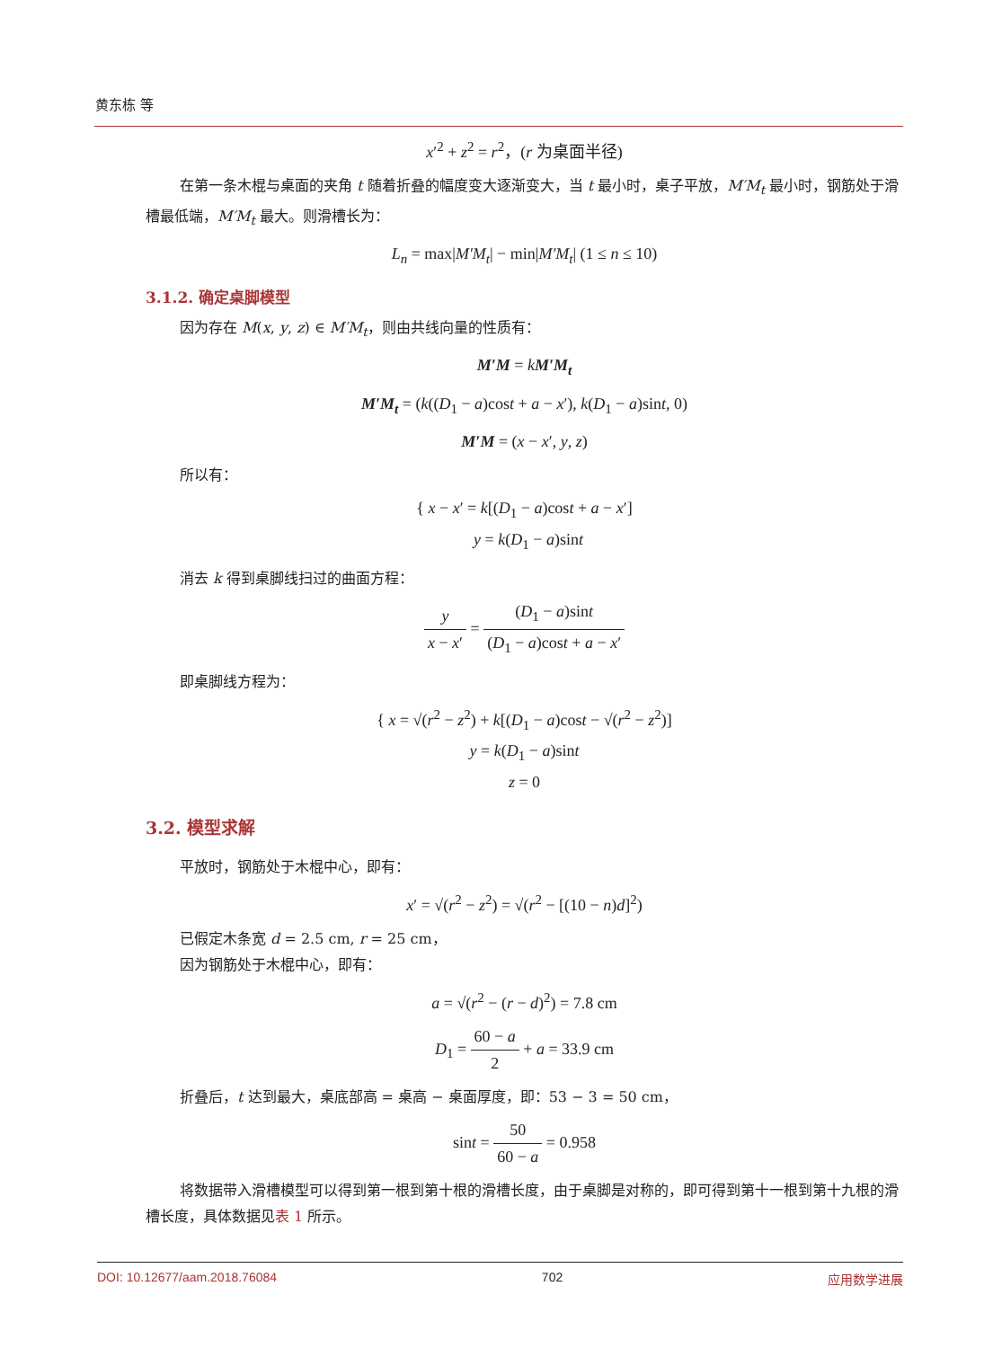黄东栋 等
x′<sup>2</sup> + z<sup>2</sup> = r<sup>2</sup>，(r 为桌面半径)
在第一条木棍与桌面的夹角 t 随着折叠的幅度变大逐渐变大，当 t 最小时，桌子平放，M′M<sub>t</sub> 最小时，钢筋处于滑槽最低端，M′M<sub>t</sub> 最大。则滑槽长为：
L<sub>n</sub> = max|M′M<sub>t</sub>| − min|M′M<sub>t</sub>| (1 ≤ n ≤ 10)
3.1.2. 确定桌脚模型
因为存在 M(x, y, z) ∈ M′M<sub>t</sub>，则由共线向量的性质有：
M′M = kM′M<sub>t</sub>
M′M<sub>t</sub> = (k((D<sub>1</sub> − a)cost + a − x′), k(D<sub>1</sub> − a)sint, 0)
M′M = (x − x′, y, z)
所以有：
{ x − x′ = k[(D<sub>1</sub> − a)cost + a − x′]
y = k(D<sub>1</sub> − a)sint
消去 k 得到桌脚线扫过的曲面方程：
y x − x′ = (D<sub>1</sub> − a)sint (D<sub>1</sub> − a)cost + a − x′
即桌脚线方程为：
{ x = √(r<sup>2</sup> − z<sup>2</sup>) + k[(D<sub>1</sub> − a)cost − √(r<sup>2</sup> − z<sup>2</sup>)]
y = k(D<sub>1</sub> − a)sint
z = 0
3.2. 模型求解
平放时，钢筋处于木棍中心，即有：
x′ = √(r<sup>2</sup> − z<sup>2</sup>) = √(r<sup>2</sup> − [(10 − n)d]<sup>2</sup>)
已假定木条宽 d = 2.5 cm, r = 25 cm，
因为钢筋处于木棍中心，即有：
a = √(r<sup>2</sup> − (r − d)<sup>2</sup>) = 7.8 cm
D<sub>1</sub> = 60 − a 2 + a = 33.9 cm
折叠后，t 达到最大，桌底部高 = 桌高 − 桌面厚度，即：53 − 3 = 50 cm，
sint = 50 60 − a = 0.958
将数据带入滑槽模型可以得到第一根到第十根的滑槽长度，由于桌脚是对称的，即可得到第十一根到第十九根的滑槽长度，具体数据见表 1 所示。
DOI: 10.12677/aam.2018.76084 702 应用数学进展